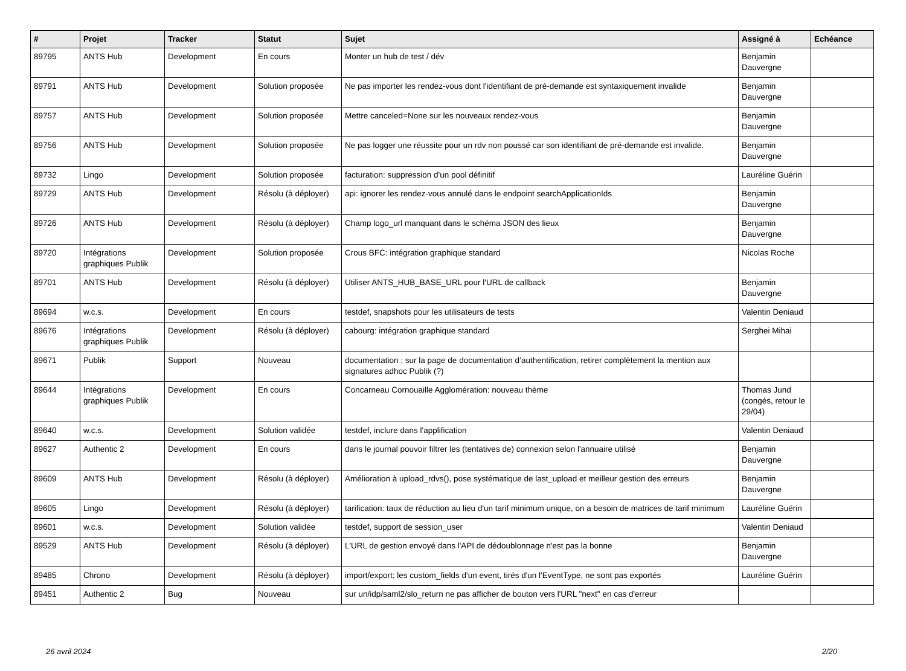| # | Projet | Tracker | Statut | Sujet | Assigné à | Echéance |
| --- | --- | --- | --- | --- | --- | --- |
| 89795 | ANTS Hub | Development | En cours | Monter un hub de test / dév | Benjamin Dauvergne | |
| 89791 | ANTS Hub | Development | Solution proposée | Ne pas importer les rendez-vous dont l'identifiant de pré-demande est syntaxiquement invalide | Benjamin Dauvergne | |
| 89757 | ANTS Hub | Development | Solution proposée | Mettre canceled=None sur les nouveaux rendez-vous | Benjamin Dauvergne | |
| 89756 | ANTS Hub | Development | Solution proposée | Ne pas logger une réussite pour un rdv non poussé car son identifiant de pré-demande est invalide. | Benjamin Dauvergne | |
| 89732 | Lingo | Development | Solution proposée | facturation: suppression d'un pool définitif | Lauréline Guérin | |
| 89729 | ANTS Hub | Development | Résolu (à déployer) | api: ignorer les rendez-vous annulé dans le endpoint searchApplicationIds | Benjamin Dauvergne | |
| 89726 | ANTS Hub | Development | Résolu (à déployer) | Champ logo_url manquant dans le schéma JSON des lieux | Benjamin Dauvergne | |
| 89720 | Intégrations graphiques Publik | Development | Solution proposée | Crous BFC: intégration graphique standard | Nicolas Roche | |
| 89701 | ANTS Hub | Development | Résolu (à déployer) | Utiliser ANTS_HUB_BASE_URL pour l'URL de callback | Benjamin Dauvergne | |
| 89694 | w.c.s. | Development | En cours | testdef, snapshots pour les utilisateurs de tests | Valentin Deniaud | |
| 89676 | Intégrations graphiques Publik | Development | Résolu (à déployer) | cabourg: intégration graphique standard | Serghei Mihai | |
| 89671 | Publik | Support | Nouveau | documentation : sur la page de documentation d’authentification, retirer complètement la mention aux signatures adhoc Publik (?) | | |
| 89644 | Intégrations graphiques Publik | Development | En cours | Concarneau Cornouaille Agglomération: nouveau thème | Thomas Jund (congés, retour le 29/04) | |
| 89640 | w.c.s. | Development | Solution validée | testdef, inclure dans l'applification | Valentin Deniaud | |
| 89627 | Authentic 2 | Development | En cours | dans le journal pouvoir filtrer les (tentatives de) connexion selon l'annuaire utilisé | Benjamin Dauvergne | |
| 89609 | ANTS Hub | Development | Résolu (à déployer) | Amélioration à upload_rdvs(), pose systématique de last_upload et meilleur gestion des erreurs | Benjamin Dauvergne | |
| 89605 | Lingo | Development | Résolu (à déployer) | tarification: taux de réduction au lieu d'un tarif minimum unique, on a besoin de matrices de tarif minimum | Lauréline Guérin | |
| 89601 | w.c.s. | Development | Solution validée | testdef, support de session_user | Valentin Deniaud | |
| 89529 | ANTS Hub | Development | Résolu (à déployer) | L'URL de gestion envoyé dans l'API de dédoublonnage n'est pas la bonne | Benjamin Dauvergne | |
| 89485 | Chrono | Development | Résolu (à déployer) | import/export: les custom_fields d'un event, tirés d'un l'EventType, ne sont pas exportés | Lauréline Guérin | |
| 89451 | Authentic 2 | Bug | Nouveau | sur un/idp/saml2/slo_return ne pas afficher de bouton vers l'URL "next" en cas d'erreur | | |
26 avril 2024 2/20